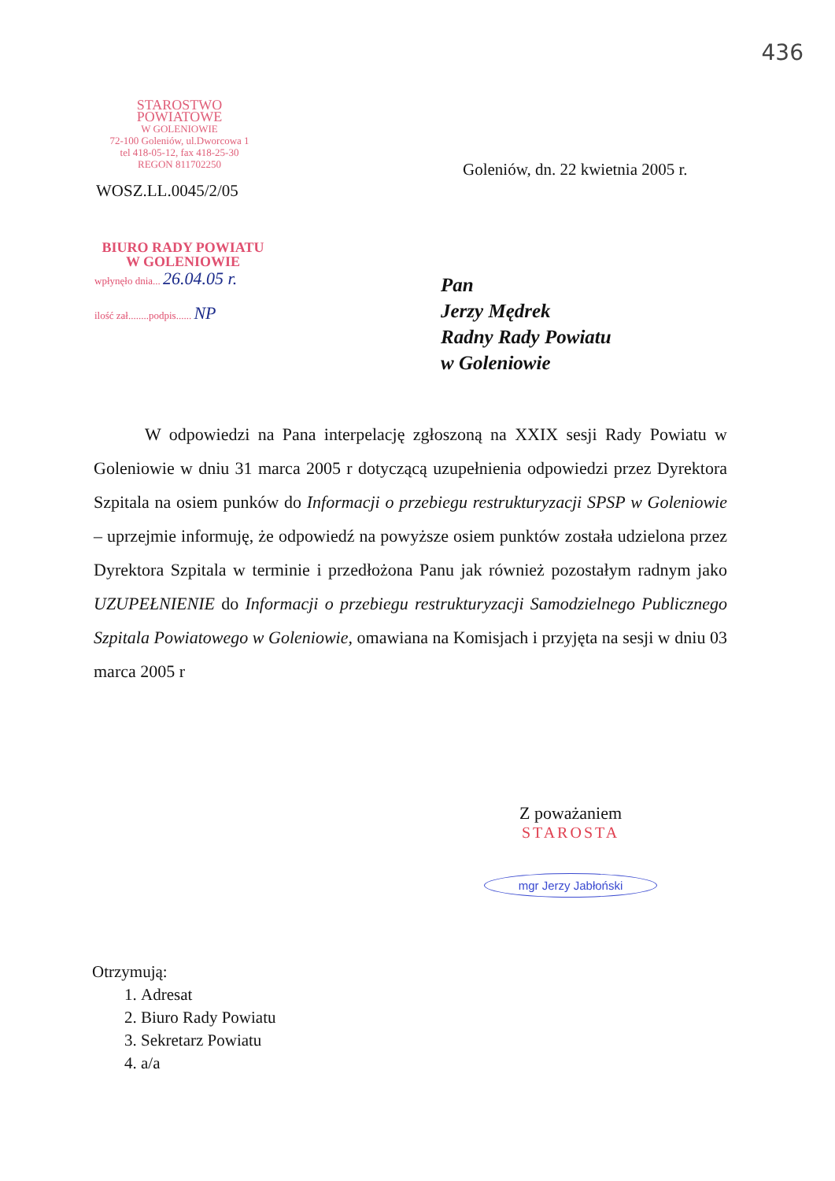436
STAROSTWO POWIATOWE
W GOLENIOWIE
72-100 Goleniów, ul.Dworcowa 1
tel 418-05-12, fax 418-25-30
REGON 811702250
Goleniów, dn. 22 kwietnia 2005 r.
WOSZ.LL.0045/2/05
BIURO RADY POWIATU
W GOLENIOWIE
wpłynęło dnia... 26.04.05 r.
ilość zał........podpis...... NP
Pan
Jerzy Mędrek
Radny Rady Powiatu
w Goleniowie
W odpowiedzi na Pana interpelację zgłoszoną na XXIX sesji Rady Powiatu w Goleniowie w dniu 31 marca 2005 r dotyczącą uzupełnienia odpowiedzi przez Dyrektora Szpitala na osiem punków do Informacji o przebiegu restrukturyzacji SPSP w Goleniowie – uprzejmie informuję, że odpowiedź na powyższe osiem punktów została udzielona przez Dyrektora Szpitala w terminie i przedłożona Panu jak również pozostałym radnym jako UZUPEŁNIENIE do Informacji o przebiegu restrukturyzacji Samodzielnego Publicznego Szpitala Powiatowego w Goleniowie, omawiana na Komisjach i przyjęta na sesji w dniu 03 marca 2005 r
Z poważaniem
STAROSTA
mgr Jerzy Jabłoński
Otrzymują:
1. Adresat
2. Biuro Rady Powiatu
3. Sekretarz Powiatu
4. a/a